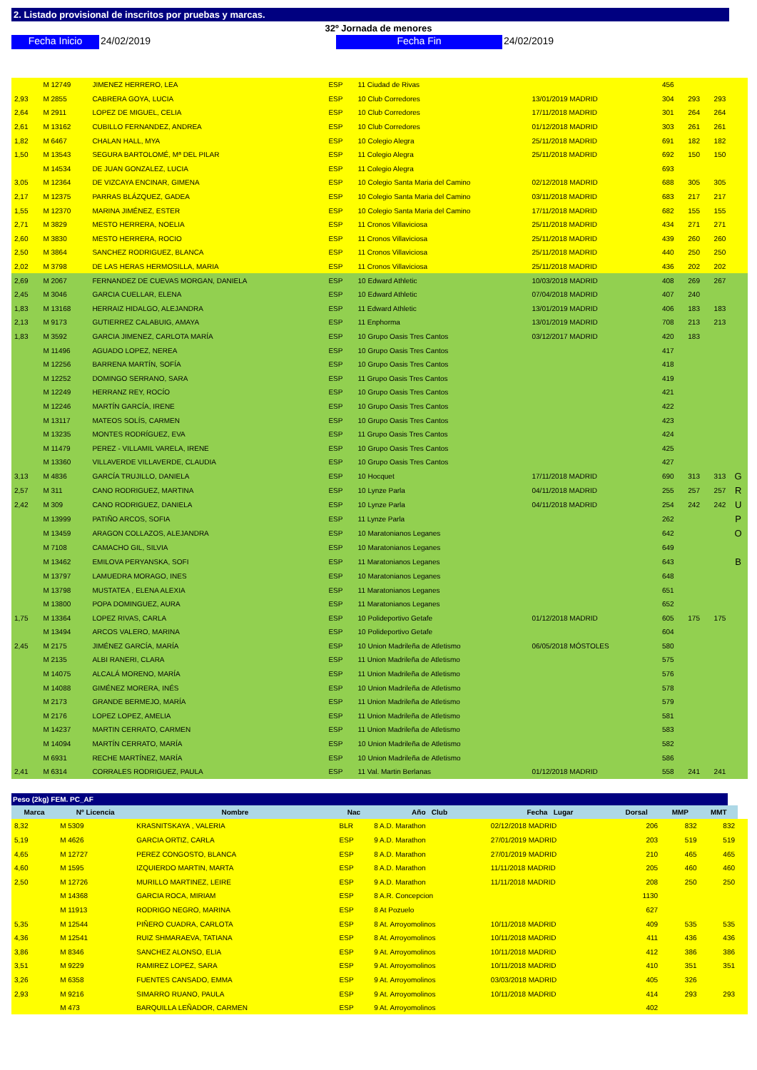2. Listado provisional de inscritos por pruebas y marcas.
32º Jornada de menores
Fecha Inicio 24/02/2019 Fecha Fin 24/02/2019
| | M 12749 | JIMENEZ HERRERO, LEA | ESP | 11 Ciudad de Rivas | | 456 | | | |
| 2,93 | M 2855 | CABRERA GOYA, LUCIA | ESP | 10 Club Corredores | 13/01/2019 MADRID | 304 | 293 | 293 | |
| 2,64 | M 2911 | LOPEZ DE MIGUEL, CELIA | ESP | 10 Club Corredores | 17/11/2018 MADRID | 301 | 264 | 264 | |
| 2,61 | M 13162 | CUBILLO FERNANDEZ, ANDREA | ESP | 10 Club Corredores | 01/12/2018 MADRID | 303 | 261 | 261 | |
| 1,82 | M 6467 | CHALAN HALL, MYA | ESP | 10 Colegio Alegra | 25/11/2018 MADRID | 691 | 182 | 182 | |
| 1,50 | M 13543 | SEGURA BARTOLOMÉ, Mª DEL PILAR | ESP | 11 Colegio Alegra | 25/11/2018 MADRID | 692 | 150 | 150 | |
| | M 14534 | DE JUAN GONZALEZ, LUCIA | ESP | 11 Colegio Alegra | | 693 | | | |
| 3,05 | M 12364 | DE VIZCAYA ENCINAR, GIMENA | ESP | 10 Colegio Santa Maria del Camino | 02/12/2018 MADRID | 688 | 305 | 305 | |
| 2,17 | M 12375 | PARRAS BLÁZQUEZ, GADEA | ESP | 10 Colegio Santa Maria del Camino | 03/11/2018 MADRID | 683 | 217 | 217 | |
| 1,55 | M 12370 | MARINA JIMÉNEZ, ESTER | ESP | 10 Colegio Santa Maria del Camino | 17/11/2018 MADRID | 682 | 155 | 155 | |
| 2,71 | M 3829 | MESTO HERRERA, NOELIA | ESP | 11 Cronos Villaviciosa | 25/11/2018 MADRID | 434 | 271 | 271 | |
| 2,60 | M 3830 | MESTO HERRERA, ROCIO | ESP | 11 Cronos Villaviciosa | 25/11/2018 MADRID | 439 | 260 | 260 | |
| 2,50 | M 3864 | SANCHEZ RODRIGUEZ, BLANCA | ESP | 11 Cronos Villaviciosa | 25/11/2018 MADRID | 440 | 250 | 250 | |
| 2,02 | M 3798 | DE LAS HERAS HERMOSILLA, MARIA | ESP | 11 Cronos Villaviciosa | 25/11/2018 MADRID | 436 | 202 | 202 | |
| 2,69 | M 2067 | FERNANDEZ DE CUEVAS MORGAN, DANIELA | ESP | 10 Edward Athletic | 10/03/2018 MADRID | 408 | 269 | 267 | |
| 2,45 | M 3046 | GARCIA CUELLAR, ELENA | ESP | 10 Edward Athletic | 07/04/2018 MADRID | 407 | 240 | | |
| 1,83 | M 13168 | HERRAIZ HIDALGO, ALEJANDRA | ESP | 11 Edward Athletic | 13/01/2019 MADRID | 406 | 183 | 183 | |
| 2,13 | M 9173 | GUTIERREZ CALABUIG, AMAYA | ESP | 11 Enphorma | 13/01/2019 MADRID | 708 | 213 | 213 | |
| 1,83 | M 3592 | GARCIA JIMENEZ, CARLOTA MARÍA | ESP | 10 Grupo Oasis Tres Cantos | 03/12/2017 MADRID | 420 | 183 | | |
| | M 11496 | AGUADO LOPEZ, NEREA | ESP | 10 Grupo Oasis Tres Cantos | | 417 | | | |
| | M 12256 | BARRENA MARTÍN, SOFÍA | ESP | 10 Grupo Oasis Tres Cantos | | 418 | | | |
| | M 12252 | DOMINGO SERRANO, SARA | ESP | 11 Grupo Oasis Tres Cantos | | 419 | | | |
| | M 12249 | HERRANZ REY, ROCÍO | ESP | 10 Grupo Oasis Tres Cantos | | 421 | | | |
| | M 12246 | MARTÍN GARCÍA, IRENE | ESP | 10 Grupo Oasis Tres Cantos | | 422 | | | |
| | M 13117 | MATEOS SOLÍS, CARMEN | ESP | 10 Grupo Oasis Tres Cantos | | 423 | | | |
| | M 13235 | MONTES RODRÍGUEZ, EVA | ESP | 11 Grupo Oasis Tres Cantos | | 424 | | | |
| | M 11479 | PEREZ - VILLAMIL VARELA, IRENE | ESP | 10 Grupo Oasis Tres Cantos | | 425 | | | |
| | M 13360 | VILLAVERDE VILLAVERDE, CLAUDIA | ESP | 10 Grupo Oasis Tres Cantos | | 427 | | | |
| 3,13 | M 4836 | GARCÍA TRUJILLO, DANIELA | ESP | 10 Hocquet | 17/11/2018 MADRID | 690 | 313 | 313 | G R U P O B |
| 2,57 | M 311 | CANO RODRIGUEZ, MARTINA | ESP | 10 Lynze Parla | 04/11/2018 MADRID | 255 | 257 | 257 | |
| 2,42 | M 309 | CANO RODRIGUEZ, DANIELA | ESP | 10 Lynze Parla | 04/11/2018 MADRID | 254 | 242 | 242 | |
| | M 13999 | PATIÑO ARCOS, SOFIA | ESP | 11 Lynze Parla | | 262 | | | |
| | M 13459 | ARAGON COLLAZOS, ALEJANDRA | ESP | 10 Maratonianos Leganes | | 642 | | | |
| | M 7108 | CAMACHO GIL, SILVIA | ESP | 10 Maratonianos Leganes | | 649 | | | |
| | M 13462 | EMILOVA PERYANSKA, SOFI | ESP | 11 Maratonianos Leganes | | 643 | | | |
| | M 13797 | LAMUEDRA MORAGO, INES | ESP | 10 Maratonianos Leganes | | 648 | | | |
| | M 13798 | MUSTATEA , ELENA ALEXIA | ESP | 11 Maratonianos Leganes | | 651 | | | |
| | M 13800 | POPA DOMINGUEZ, AURA | ESP | 11 Maratonianos Leganes | | 652 | | | |
| 1,75 | M 13364 | LOPEZ RIVAS, CARLA | ESP | 10 Polideportivo Getafe | 01/12/2018 MADRID | 605 | 175 | 175 | |
| | M 13494 | ARCOS VALERO, MARINA | ESP | 10 Polideportivo Getafe | | 604 | | | |
| 2,45 | M 2175 | JIMÉNEZ GARCÍA, MARÍA | ESP | 10 Union Madrileña de Atletismo | 06/05/2018 MÓSTOLES | 580 | | | |
| | M 2135 | ALBI RANERI, CLARA | ESP | 11 Union Madrileña de Atletismo | | 575 | | | |
| | M 14075 | ALCALÁ MORENO, MARÍA | ESP | 11 Union Madrileña de Atletismo | | 576 | | | |
| | M 14088 | GIMÉNEZ MORERA, INÉS | ESP | 10 Union Madrileña de Atletismo | | 578 | | | |
| | M 2173 | GRANDE BERMEJO, MARÍA | ESP | 11 Union Madrileña de Atletismo | | 579 | | | |
| | M 2176 | LOPEZ LOPEZ, AMELIA | ESP | 11 Union Madrileña de Atletismo | | 581 | | | |
| | M 14237 | MARTIN CERRATO, CARMEN | ESP | 11 Union Madrileña de Atletismo | | 583 | | | |
| | M 14094 | MARTÍN CERRATO, MARÍA | ESP | 10 Union Madrileña de Atletismo | | 582 | | | |
| | M 6931 | RECHE MARTÍNEZ, MARÍA | ESP | 10 Union Madrileña de Atletismo | | 586 | | | |
| 2,41 | M 6314 | CORRALES RODRIGUEZ, PAULA | ESP | 11 Val. Martin Berlanas | 01/12/2018 MADRID | 558 | 241 | 241 | |
Peso (2kg) FEM. PC_AF
| Marca | Nº Licencia | Nombre | Nac | Año Club | Fecha Lugar | Dorsal | MMP | MMT | |
| --- | --- | --- | --- | --- | --- | --- | --- | --- | --- |
| 8,32 | M 5309 | KRASNITSKAYA , VALERIA | BLR | 8 A.D. Marathon | 02/12/2018 MADRID | 206 | 832 | 832 | |
| 5,19 | M 4626 | GARCIA ORTIZ, CARLA | ESP | 9 A.D. Marathon | 27/01/2019 MADRID | 203 | 519 | 519 | |
| 4,65 | M 12727 | PEREZ CONGOSTO, BLANCA | ESP | 8 A.D. Marathon | 27/01/2019 MADRID | 210 | 465 | 465 | |
| 4,60 | M 1595 | IZQUIERDO MARTIN, MARTA | ESP | 8 A.D. Marathon | 11/11/2018 MADRID | 205 | 460 | 460 | |
| 2,50 | M 12726 | MURILLO MARTINEZ, LEIRE | ESP | 9 A.D. Marathon | 11/11/2018 MADRID | 208 | 250 | 250 | |
| | M 14368 | GARCIA ROCA, MIRIAM | ESP | 8 A.R. Concepcion | | 1130 | | | |
| | M 11913 | RODRIGO NEGRO, MARINA | ESP | 8 At Pozuelo | | 627 | | | |
| 5,35 | M 12544 | PIÑERO CUADRA, CARLOTA | ESP | 8 At. Arroyomolinos | 10/11/2018 MADRID | 409 | 535 | 535 | |
| 4,36 | M 12541 | RUIZ SHMARAEVA, TATIANA | ESP | 8 At. Arroyomolinos | 10/11/2018 MADRID | 411 | 436 | 436 | |
| 3,86 | M 8346 | SANCHEZ ALONSO, ELIA | ESP | 9 At. Arroyomolinos | 10/11/2018 MADRID | 412 | 386 | 386 | |
| 3,51 | M 9229 | RAMIREZ LOPEZ, SARA | ESP | 9 At. Arroyomolinos | 10/11/2018 MADRID | 410 | 351 | 351 | |
| 3,26 | M 6358 | FUENTES CANSADO, EMMA | ESP | 9 At. Arroyomolinos | 03/03/2018 MADRID | 405 | 326 | | |
| 2,93 | M 9216 | SIMARRO RUANO, PAULA | ESP | 9 At. Arroyomolinos | 10/11/2018 MADRID | 414 | 293 | 293 | |
| | M 473 | BARQUILLA LEÑADOR, CARMEN | ESP | 9 At. Arroyomolinos | | 402 | | | |